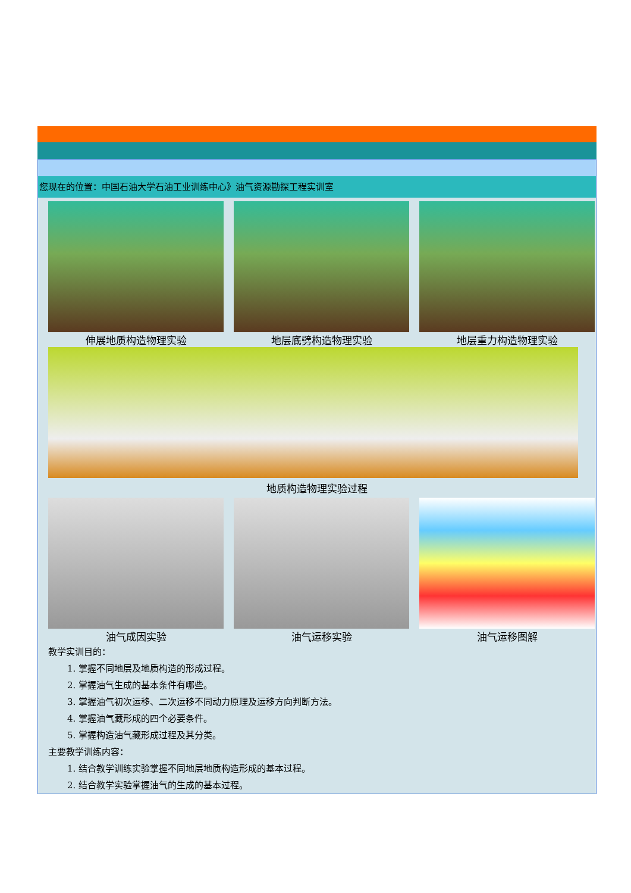您现在的位置：中国石油大学石油工业训练中心》油气资源勘探工程实训室
伸展地质构造物理实验 地层底劈构造物理实验 地层重力构造物理实验
地质构造物理实验过程
油气成因实验 油气运移实验 油气运移图解
教学实训目的：
1. 掌握不同地层及地质构造的形成过程。
2. 掌握油气生成的基本条件有哪些。
3. 掌握油气初次运移、二次运移不同动力原理及运移方向判断方法。
4. 掌握油气藏形成的四个必要条件。
5. 掌握构造油气藏形成过程及其分类。
主要教学训练内容：
1. 结合教学训练实验掌握不同地层地质构造形成的基本过程。
2. 结合教学实验掌握油气的生成的基本过程。